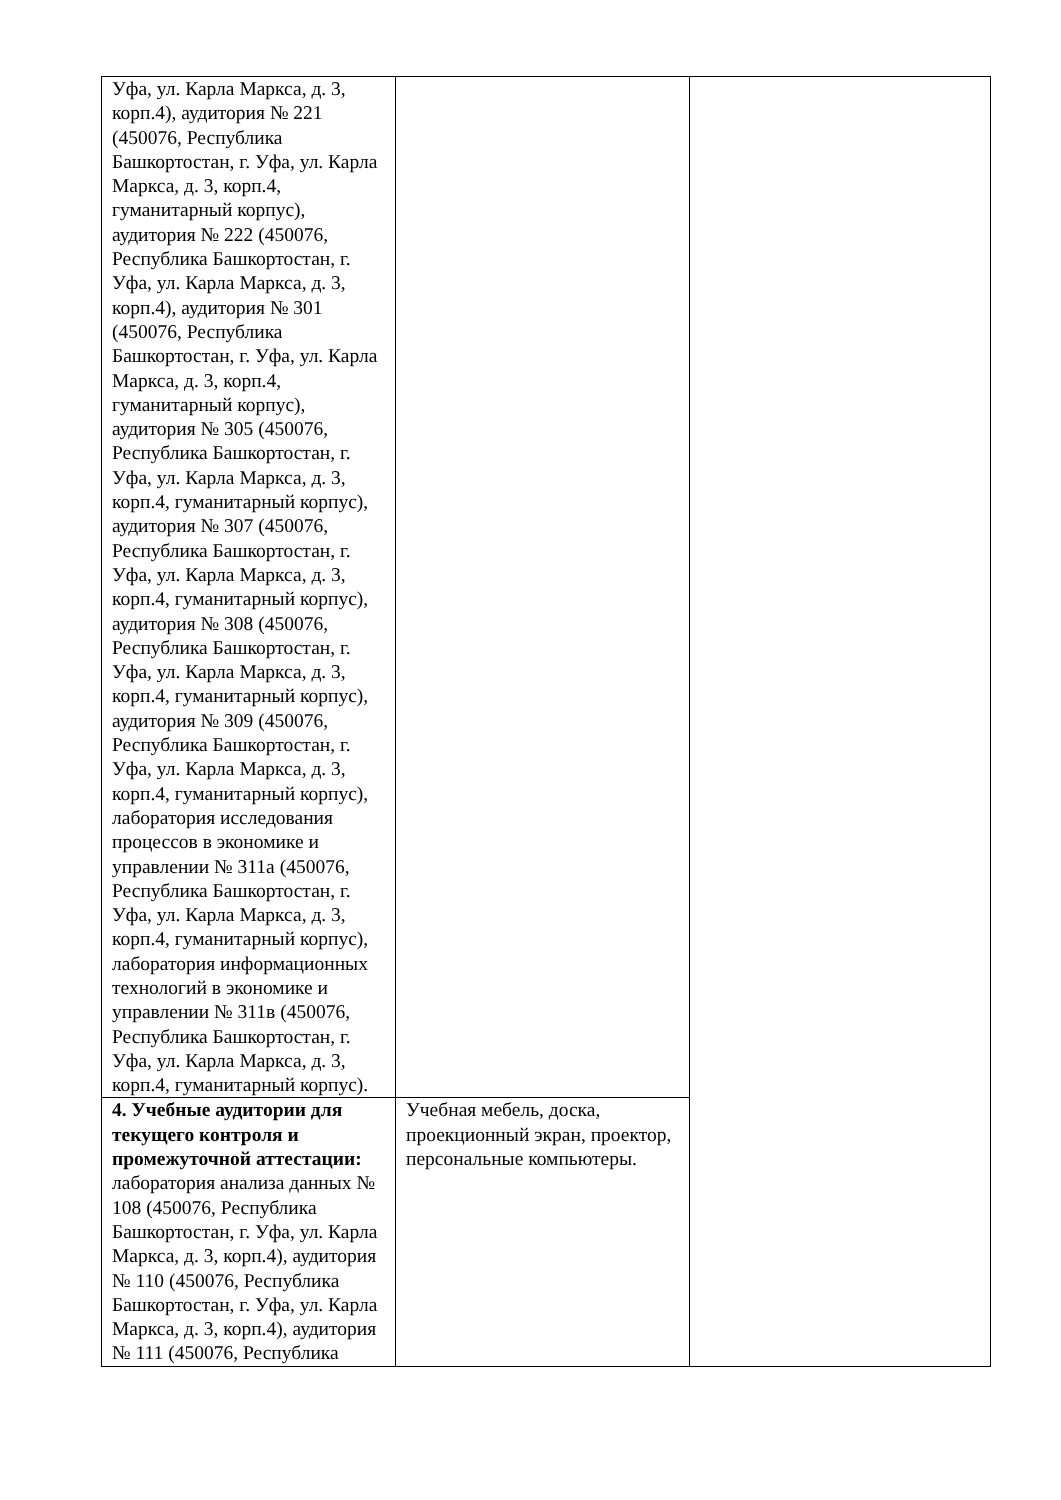| Уфа, ул. Карла Маркса, д. 3, корп.4), аудитория № 221 (450076, Республика Башкортостан, г. Уфа, ул. Карла Маркса, д. 3, корп.4, гуманитарный корпус), аудитория № 222 (450076, Республика Башкортостан, г. Уфа, ул. Карла Маркса, д. 3, корп.4), аудитория № 301 (450076, Республика Башкортостан, г. Уфа, ул. Карла Маркса, д. 3, корп.4, гуманитарный корпус), аудитория № 305 (450076, Республика Башкортостан, г. Уфа, ул. Карла Маркса, д. 3, корп.4, гуманитарный корпус), аудитория № 307 (450076, Республика Башкортостан, г. Уфа, ул. Карла Маркса, д. 3, корп.4, гуманитарный корпус), аудитория № 308 (450076, Республика Башкортостан, г. Уфа, ул. Карла Маркса, д. 3, корп.4, гуманитарный корпус), аудитория № 309 (450076, Республика Башкортостан, г. Уфа, ул. Карла Маркса, д. 3, корп.4, гуманитарный корпус), лаборатория исследования процессов в экономике и управлении № 311а (450076, Республика Башкортостан, г. Уфа, ул. Карла Маркса, д. 3, корп.4, гуманитарный корпус), лаборатория информационных технологий в экономике и управлении № 311в (450076, Республика Башкортостан, г. Уфа, ул. Карла Маркса, д. 3, корп.4, гуманитарный корпус). | | |
| 4. Учебные аудитории для текущего контроля и промежуточной аттестации: лаборатория анализа данных № 108 (450076, Республика Башкортостан, г. Уфа, ул. Карла Маркса, д. 3, корп.4), аудитория № 110 (450076, Республика Башкортостан, г. Уфа, ул. Карла Маркса, д. 3, корп.4), аудитория № 111 (450076, Республика | Учебная мебель, доска, проекционный экран, проектор, персональные компьютеры. | |